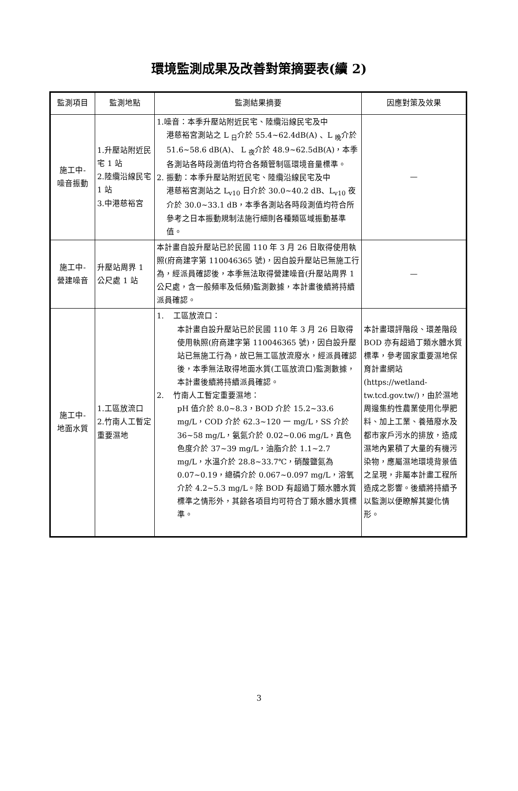環境監測成果及改善對策摘要表(續 2)
| 監測項目 | 監測地點 | 監測結果摘要 | 因應對策及效果 |
| --- | --- | --- | --- |
| 施工中- 噪音振動 | 1.升壓站附近民宅 1 站 2.陸纜沿線民宅 1 站 3.中港慈裕宮 | 1.噪音：本季升壓站附近民宅、陸纜沿線民宅及中 港慈裕宮測站之 L <sub>日</sub>介於 55.4~62.4dB(A) 、L <sub>晚</sub>介於 51.6~58.6 dB(A)、 L <sub>夜</sub>介於 48.9~62.5dB(A)，本季各測站各時段測值均符合各類管制區環境音量標準。 2. 振動：本季升壓站附近民宅、陸纜沿線民宅及中 港慈裕宮測站之 L<sub>v10</sub> 日介於 30.0~40.2 dB、L<sub>v10</sub> 夜介於 30.0~33.1 dB，本季各測站各時段測值均符合所參考之日本振動規制法施行細則各種類區域振動基準值。 | — |
| 施工中- 營建噪音 | 升壓站周界 1 公尺處 1 站 | 本計畫自設升壓站已於民國 110 年 3 月 26 日取得使用執照(府商建字第 110046365 號)，因自設升壓站已無施工行為，經派員確認後，本季無法取得營建噪音(升壓站周界 1 公尺處，含一般頻率及低頻)監測數據，本計畫後續將持續派員確認。 | — |
| 施工中- 地面水質 | 1.工區放流口 2.竹南人工暫定重要濕地 | 1. 工區放流口： 本計畫自設升壓站已於民國 110 年 3 月 26 日取得使用執照(府商建字第 110046365 號)，因自設升壓站已無施工行為，故已無工區放流廢水，經派員確認後，本季無法取得地面水質(工區放流口)監測數據，本計畫後續將持續派員確認。 2. 竹南人工暫定重要濕地： pH 值介於 8.0~8.3，BOD 介於 15.2~33.6 mg/L，COD 介於 62.3~120 一 mg/L，SS 介於 36~58 mg/L，氨氮介於 0.02~0.06 mg/L，真色色度介於 37~39 mg/L，油脂介於 1.1~2.7 mg/L，水溫介於 28.8~33.7℃，硝酸鹽氮為 0.07~0.19，總磷介於 0.067~0.097 mg/L，溶氧介於 4.2~5.3 mg/L。除 BOD 有超過丁類水體水質標準之情形外，其餘各項目均可符合丁類水體水質標準。 | 本計畫環評階段、環差階段 BOD 亦有超過丁類水體水質標準，參考國家重要濕地保育計畫網站 (https://wetland-tw.tcd.gov.tw/)，由於濕地周邊集約性農業使用化學肥料、加上工業、養殖廢水及都市家戶污水的排放，造成濕地內累積了大量的有機污染物，應屬濕地環境背景值之呈現，非屬本計畫工程所造成之影響。後續將持續予以監測以便瞭解其變化情形。 |
3